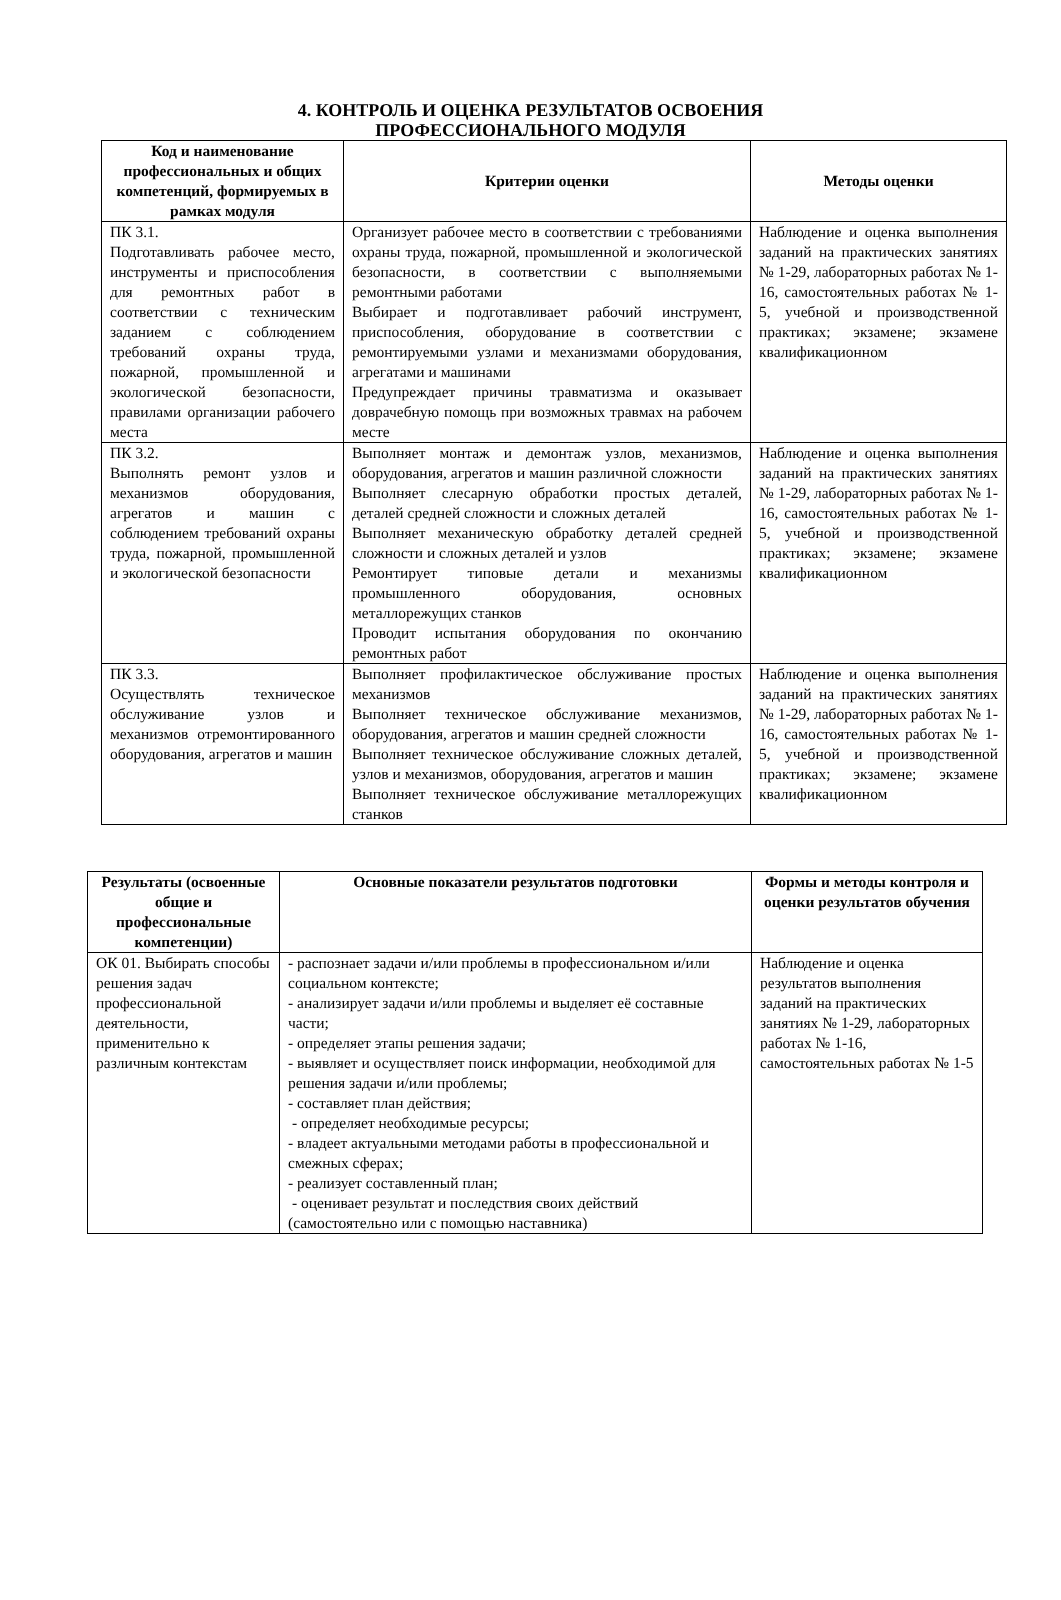4. КОНТРОЛЬ И ОЦЕНКА РЕЗУЛЬТАТОВ ОСВОЕНИЯ
ПРОФЕССИОНАЛЬНОГО МОДУЛЯ
| Код и наименование профессиональных и общих компетенций, формируемых в рамках модуля | Критерии оценки | Методы оценки |
| --- | --- | --- |
| ПК 3.1. Подготавливать рабочее место, инструменты и приспособления для ремонтных работ в соответствии с техническим заданием с соблюдением требований охраны труда, пожарной, промышленной и экологической безопасности, правилами организации рабочего места | Организует рабочее место в соответствии с требованиями охраны труда, пожарной, промышленной и экологической безопасности, в соответствии с выполняемыми ремонтными работами Выбирает и подготавливает рабочий инструмент, приспособления, оборудование в соответствии с ремонтируемыми узлами и механизмами оборудования, агрегатами и машинами Предупреждает причины травматизма и оказывает доврачебную помощь при возможных травмах на рабочем месте | Наблюдение и оценка выполнения заданий на практических занятиях № 1-29, лабораторных работах № 1-16, самостоятельных работах № 1-5, учебной и производственной практиках; экзамене; экзамене квалификационном |
| ПК 3.2. Выполнять ремонт узлов и механизмов оборудования, агрегатов и машин с соблюдением требований охраны труда, пожарной, промышленной и экологической безопасности | Выполняет монтаж и демонтаж узлов, механизмов, оборудования, агрегатов и машин различной сложности Выполняет слесарную обработки простых деталей, деталей средней сложности и сложных деталей Выполняет механическую обработку деталей средней сложности и сложных деталей и узлов Ремонтирует типовые детали и механизмы промышленного оборудования, основных металлорежущих станков Проводит испытания оборудования по окончанию ремонтных работ | Наблюдение и оценка выполнения заданий на практических занятиях № 1-29, лабораторных работах № 1-16, самостоятельных работах № 1-5, учебной и производственной практиках; экзамене; экзамене квалификационном |
| ПК 3.3. Осуществлять техническое обслуживание узлов и механизмов отремонтированного оборудования, агрегатов и машин | Выполняет профилактическое обслуживание простых механизмов Выполняет техническое обслуживание механизмов, оборудования, агрегатов и машин средней сложности Выполняет техническое обслуживание сложных деталей, узлов и механизмов, оборудования, агрегатов и машин Выполняет техническое обслуживание металлорежущих станков | Наблюдение и оценка выполнения заданий на практических занятиях № 1-29, лабораторных работах № 1-16, самостоятельных работах № 1-5, учебной и производственной практиках; экзамене; экзамене квалификационном |
| Результаты (освоенные общие и профессиональные компетенции) | Основные показатели результатов подготовки | Формы и методы контроля и оценки результатов обучения |
| --- | --- | --- |
| ОК 01. Выбирать способы решения задач профессиональной деятельности, применительно к различным контекстам | - распознает задачи и/или проблемы в профессиональном и/или социальном контексте; - анализирует задачи и/или проблемы и выделяет её составные части; - определяет этапы решения задачи; - выявляет и осуществляет поиск информации, необходимой для решения задачи и/или проблемы; - составляет план действия; - определяет необходимые ресурсы; - владеет актуальными методами работы в профессиональной и смежных сферах; - реализует составленный план; - оценивает результат и последствия своих действий (самостоятельно или с помощью наставника) | Наблюдение и оценка результатов выполнения заданий на практических занятиях № 1-29, лабораторных работах № 1-16, самостоятельных работах № 1-5 |